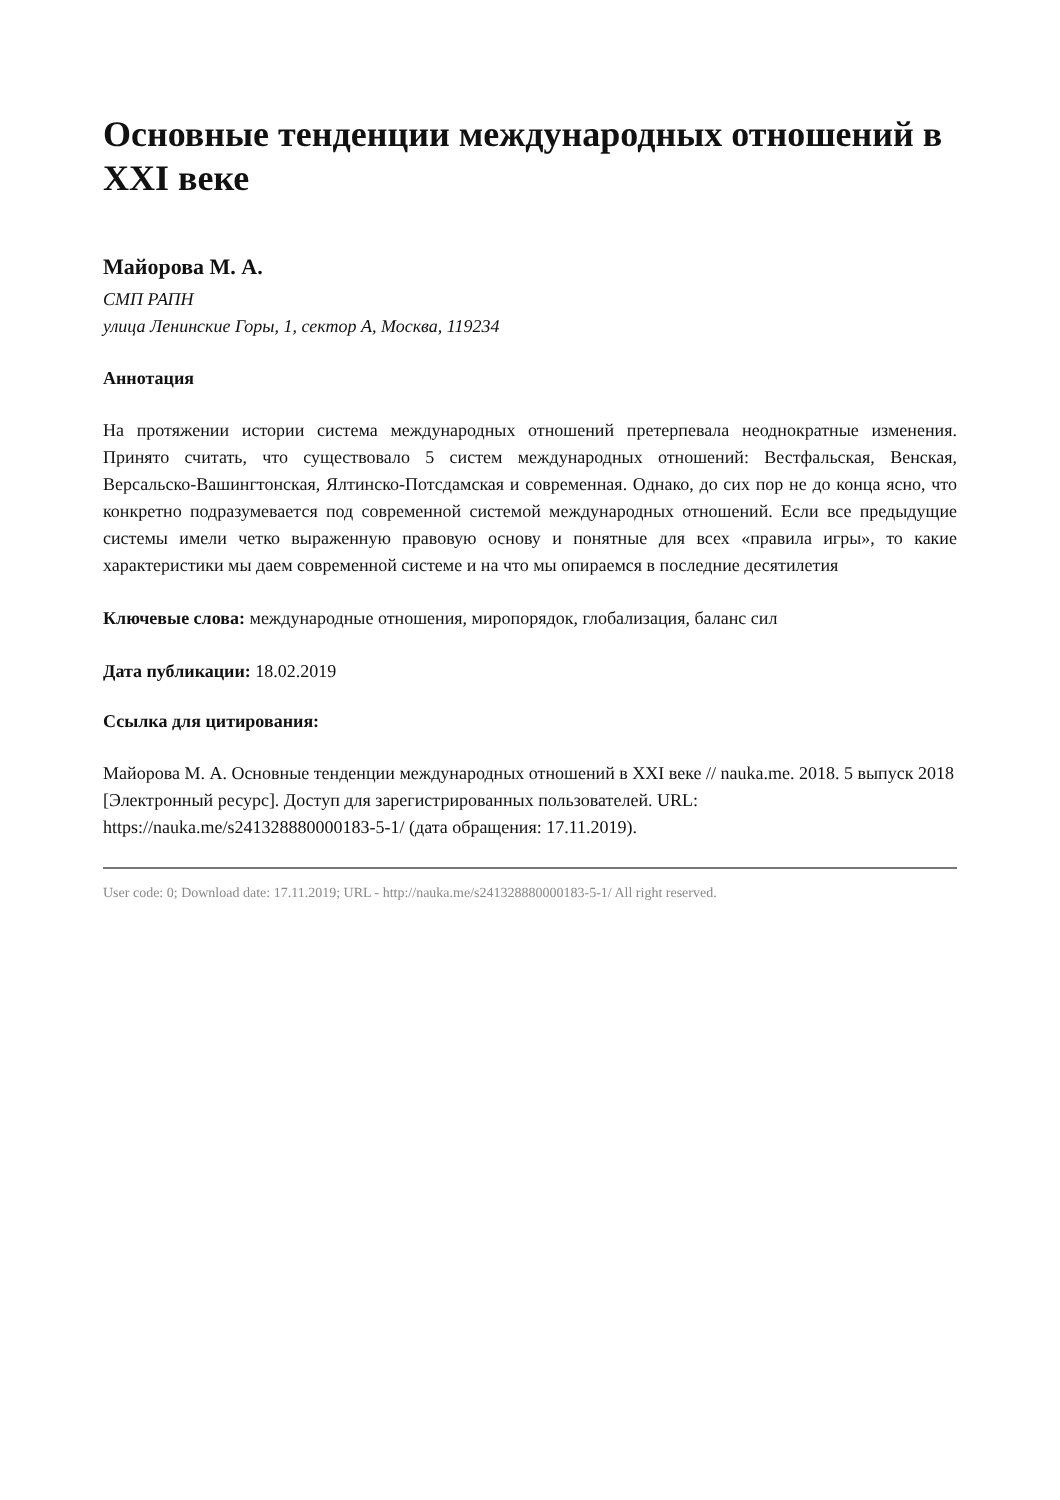Основные тенденции международных отношений в XXI веке
Майорова М. А.
СМП РАПН
улица Ленинские Горы, 1, сектор А, Москва, 119234
Аннотация
На протяжении истории система международных отношений претерпевала неоднократные изменения. Принято считать, что существовало 5 систем международных отношений: Вестфальская, Венская, Версальско-Вашингтонская, Ялтинско-Потсдамская и современная. Однако, до сих пор не до конца ясно, что конкретно подразумевается под современной системой международных отношений. Если все предыдущие системы имели четко выраженную правовую основу и понятные для всех «правила игры», то какие характеристики мы даем современной системе и на что мы опираемся в последние десятилетия
Ключевые слова: международные отношения, миропорядок, глобализация, баланс сил
Дата публикации: 18.02.2019
Ссылка для цитирования:
Майорова М. А. Основные тенденции международных отношений в XXI веке // nauka.me. 2018. 5 выпуск 2018 [Электронный ресурс]. Доступ для зарегистрированных пользователей. URL: https://nauka.me/s241328880000183-5-1/ (дата обращения: 17.11.2019).
User code: 0; Download date: 17.11.2019; URL - http://nauka.me/s241328880000183-5-1/ All right reserved.